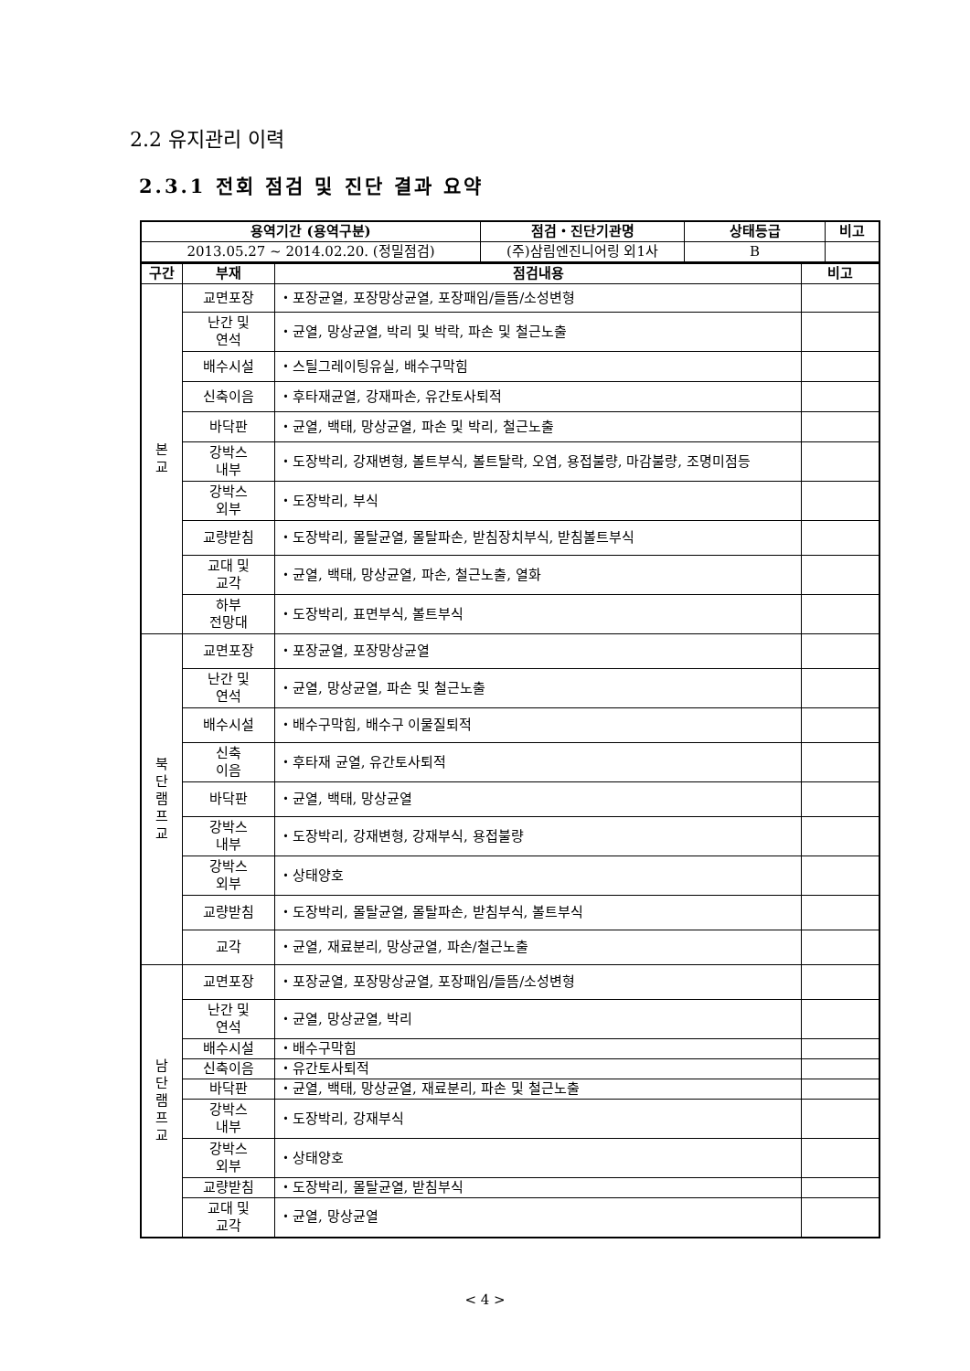2.2 유지관리 이력
2.3.1 전회 점검 및 진단 결과 요약
| 용역기간 (용역구분) | 점검・진단기관명 | 상태등급 | 비고 |
| --- | --- | --- | --- |
| 2013.05.27 ~ 2014.02.20. (정밀점검) | (주)삼림엔진니어링 외1사 | B | |
| 구간 | 부재 | 점검내용 | 비고 |
| --- | --- | --- | --- |
| 본 교 | 교면포장 | ・포장균열, 포장망상균열, 포장패임/들뜸/소성변형 | |
| | 난간 및 연석 | ・균열, 망상균열, 박리 및 박락, 파손 및 철근노출 | |
| | 배수시설 | ・스틸그레이팅유실, 배수구막힘 | |
| | 신축이음 | ・후타재균열, 강재파손, 유간토사퇴적 | |
| | 바닥판 | ・균열, 백태, 망상균열, 파손 및 박리, 철근노출 | |
| | 강박스 내부 | ・도장박리, 강재변형, 볼트부식, 볼트탈락, 오염, 용접불량, 마감불량, 조명미점등 | |
| | 강박스 외부 | ・도장박리, 부식 | |
| | 교량받침 | ・도장박리, 몰탈균열, 몰탈파손, 받침장치부식, 받침볼트부식 | |
| | 교대 및 교각 | ・균열, 백태, 망상균열, 파손, 철근노출, 열화 | |
| | 하부 전망대 | ・도장박리, 표면부식, 볼트부식 | |
| 북 단 램 프 교 | 교면포장 | ・포장균열, 포장망상균열 | |
| | 난간 및 연석 | ・균열, 망상균열, 파손 및 철근노출 | |
| | 배수시설 | ・배수구막힘, 배수구 이물질퇴적 | |
| | 신축 이음 | ・후타재 균열, 유간토사퇴적 | |
| | 바닥판 | ・균열, 백태, 망상균열 | |
| | 강박스 내부 | ・도장박리, 강재변형, 강재부식, 용접불량 | |
| | 강박스 외부 | ・상태양호 | |
| | 교량받침 | ・도장박리, 몰탈균열, 몰탈파손, 받침부식, 볼트부식 | |
| | 교각 | ・균열, 재료분리, 망상균열, 파손/철근노출 | |
| 남 단 램 프 교 | 교면포장 | ・포장균열, 포장망상균열, 포장패임/들뜸/소성변형 | |
| | 난간 및 연석 | ・균열, 망상균열, 박리 | |
| | 배수시설 | ・배수구막힘 | |
| | 신축이음 | ・유간토사퇴적 | |
| | 바닥판 | ・균열, 백태, 망상균열, 재료분리, 파손 및 철근노출 | |
| | 강박스 내부 | ・도장박리, 강재부식 | |
| | 강박스 외부 | ・상태양호 | |
| | 교량받침 | ・도장박리, 몰탈균열, 받침부식 | |
| | 교대 및 교각 | ・균열, 망상균열 | |
< 4 >